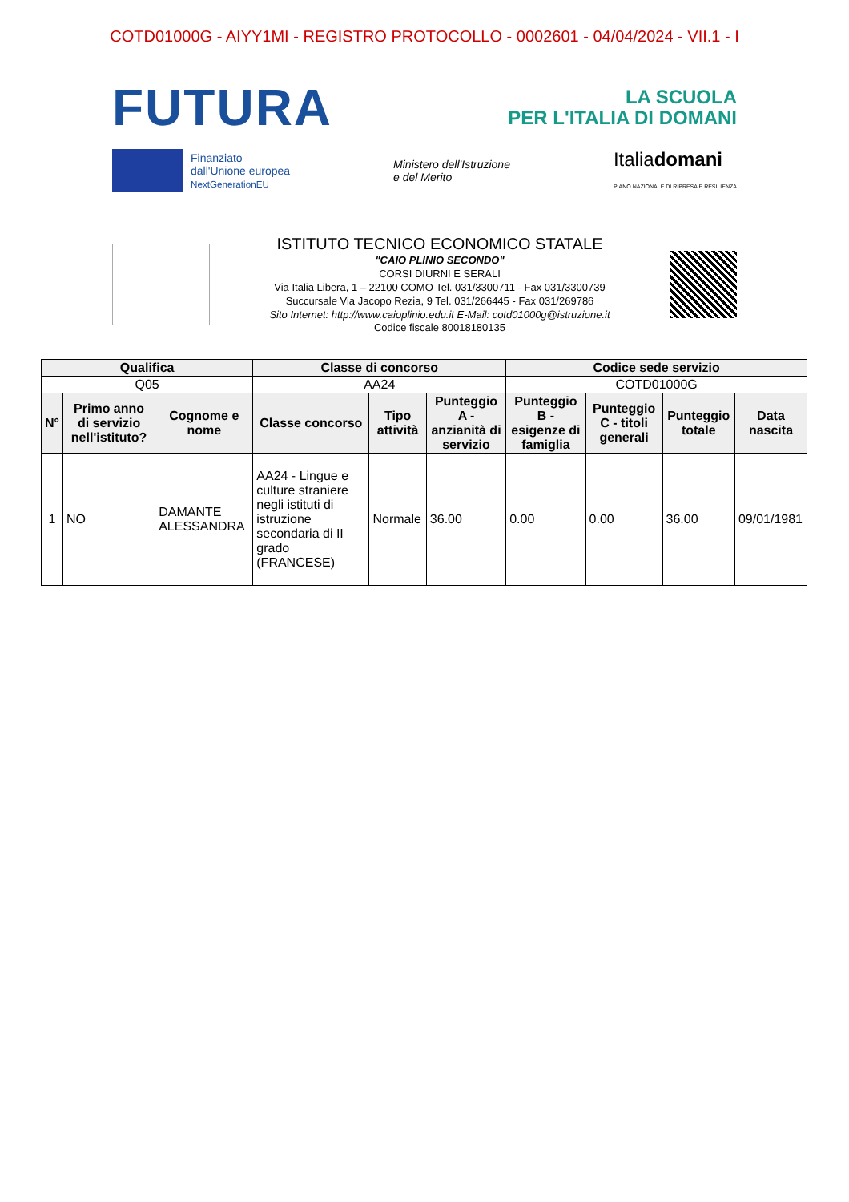COTD01000G - AIYY1MI - REGISTRO PROTOCOLLO - 0002601 - 04/04/2024 - VII.1 - I
FUTURA
LA SCUOLA
PER L'ITALIA DI DOMANI
Finanziato
dall'Unione europea
NextGenerationEU
Ministero dell'Istruzione
e del Merito
Italiadomani
PIANO NAZIONALE DI RIPRESA E RESILIENZA
ISTITUTO TECNICO ECONOMICO STATALE
"CAIO PLINIO SECONDO"
CORSI DIURNI E SERALI
Via Italia Libera, 1 – 22100 COMO Tel. 031/3300711 - Fax 031/3300739
Succursale Via Jacopo Rezia, 9 Tel. 031/266445 - Fax 031/269786
Sito Internet: http://www.caioplinio.edu.it E-Mail: cotd01000g@istruzione.it
Codice fiscale 80018180135
| Qualifica | | | Classe di concorso | | | Codice sede servizio | | | |
| --- | --- | --- | --- | --- | --- | --- | --- | --- | --- |
| Q05 | | | AA24 | | | COTD01000G | | | |
| N° | Primo anno di servizio nell'istituto? | Cognome e nome | Classe concorso | Tipo attività | Punteggio A - anzianità di servizio | Punteggio B - esigenze di famiglia | Punteggio C - titoli generali | Punteggio totale | Data nascita |
| 1 | NO | DAMANTE ALESSANDRA | AA24 - Lingue e culture straniere negli istituti di istruzione secondaria di II grado (FRANCESE) | Normale | 36.00 | 0.00 | 0.00 | 36.00 | 09/01/1981 |